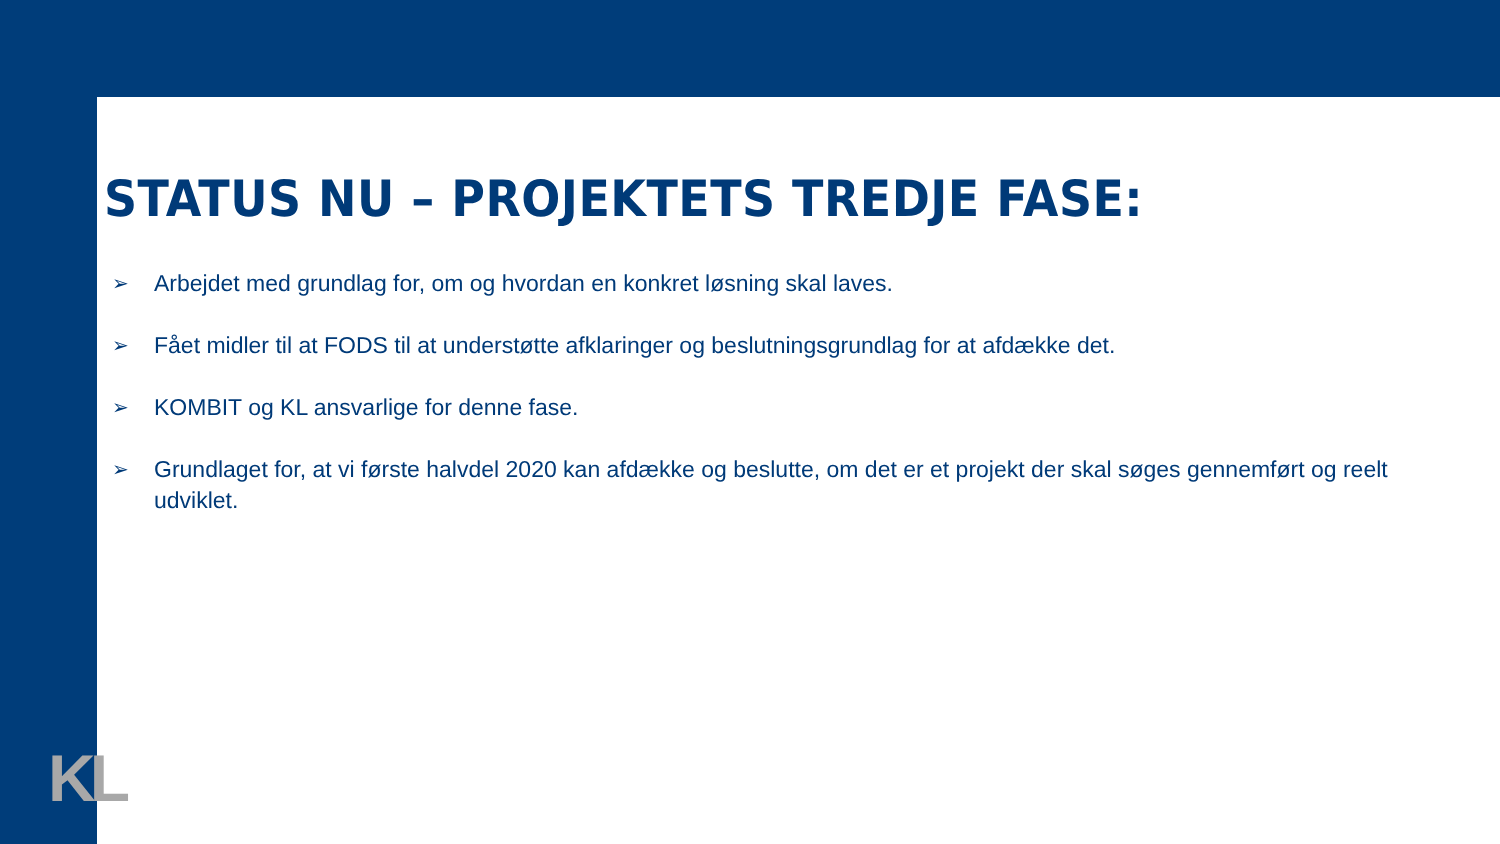STATUS NU – PROJEKTETS TREDJE FASE:
➢ Arbejdet med grundlag for, om og hvordan en konkret løsning skal laves.
➢ Fået midler til at FODS til at understøtte afklaringer og beslutningsgrundlag for at afdække det.
➢ KOMBIT og KL ansvarlige for denne fase.
➢ Grundlaget for, at vi første halvdel 2020 kan afdække og beslutte, om det er et projekt der skal søges gennemført og reelt udviklet.
KL